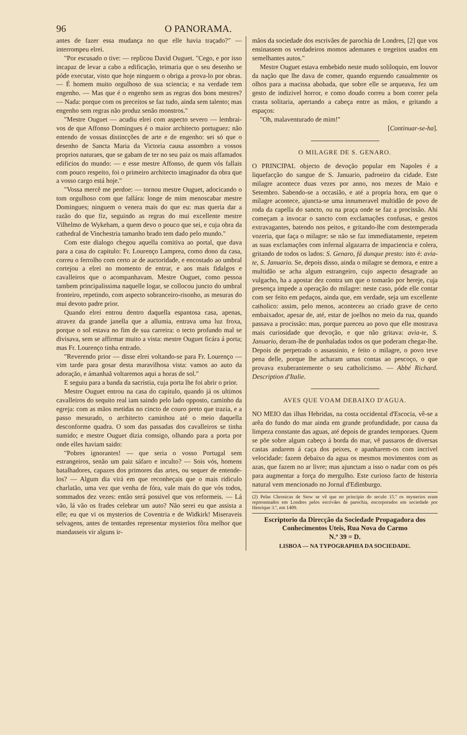96 O PANORAMA.
antes de fazer essa mudança no que elle havia traçado?" — interrompeu elrei.
"Por escusado o tive: — replicou David Ouguet. "Cego, e por isso incapaz de levar a cabo a edificação, teimaria que o seu desenho se póde executar, visto que hoje ninguem o obriga a prova-lo por obras. — É homem muito orgulhoso de sua sciencia; e na verdade tem engenho. — Mas que é o engenho sem as regras dos bons mestres? — Nada: porque com os preceitos se faz tudo, ainda sem talento; mas engenho sem regras não produz senão monstros."
"Mestre Ouguet — acudiu elrei com aspecto severo — lembrai-vos de que Affonso Domingues é o maior architecto portuguez: não entendo de vossas distincções de arte e de engenho: sei só que o desenho de Sancta Maria da Victoria causa assombro a vossos proprios naturaes, que se gabam de ter no seu paiz os mais affamados edificios do mundo: — e esse mestre Affonso, de quem vós fallais com pouco respeito, foi o primeiro architecto imaginador da obra que a vosso cargo está hoje."
"Vossa mercê me perdoe: — tornou mestre Ouguet, adocicando o tom orgulhoso com que fallára: longe de mim menoscabar mestre Domingues; ninguem o venera mais do que eu: mas queria dar a razão do que fiz, seguindo as regras do mui excellente mestre Vilhelmo de Wykeham, a quem devo o pouco que sei, e cuja obra da cathedral de Vinchestria tamanho brado tem dado pelo mundo."
Com este dialogo chegou aquella comitiva ao portal, que dava para a casa do capitulo: Fr. Lourenço Lamprea, como dono da casa, correu o ferrolho com certo ar de auctoridade, e encostado ao umbral cortejou a elrei no momento de entrar, e aos mais fidalgos e cavalleiros que o acompanhavam. Mestre Ouguet, como pessoa tambem principalissima naquelle logar, se collocou juncto do umbral fronteiro, repetindo, com aspecto sobranceiro-risonho, as mesuras do mui devoto padre prior.
Quando elrei entrou dentro daquella espantosa casa, apenas, atravez da grande janella que a allumia, entrava uma luz froxa, porque o sol estava no fim de sua carreira: o tecto profundo mal se divisava, sem se affirmar muito a vista: mestre Ouguet ficára á porta; mas Fr. Lourenço tinha entrado.
"Reverendo prior — disse elrei voltando-se para Fr. Lourenço — vim tarde para gosar desta maravilhosa vista: vamos ao auto da adoração, e ámanhaã voltaremos aqui a horas de sol."
E seguiu para a banda da sacristia, cuja porta lhe foi abrir o prior.
Mestre Ouguet entrou na casa do capitulo, quando já os ultimos cavalleiros do sequito real iam saindo pelo lado opposto, caminho da egreja: com as mãos metidas no cincto de couro preto que trazia, e a passo mesurado, o architecto caminhou até o meio daquella desconforme quadra. O som das passadas dos cavalleiros se tinha sumido; e mestre Ouguet dizia comsigo, olhando para a porta por onde elles haviam saido:
"Pobres ignorantes! — que seria o vosso Portugal sem estrangeiros, senão um paiz sáfaro e inculto? — Sois vós, homens batalhadores, capazes dos primores das artes, ou sequer de entende-los? — Algum dia virá em que reconheçais que o mais ridiculo charlatão, uma vez que venha de fóra, vale mais do que vós todos, sommados dez vezes: então será possivel que vos reformeis. — Lá vão, lá vão os frades celebrar um auto? Não serei eu que assista a elle; eu que vi os mysterios de Coventria e de Widkirk! Miseraveis selvagens, antes de tentardes representar mysterios fôra melhor que mandasseis vir alguns ir-
mãos da sociedade dos escrivães de parochia de Londres, [2] que vos ensinassem os verdadeiros momos ademanes e tregeitos usados em semelhantes autos."
Mestre Ouguet estava embebido neste mudo soliloquio, em louvor da nação que lhe dava de comer, quando erguendo casualmente os olhos para a macissa abobada, que sobre elle se arqueava, fez um gesto de indizivel horror, e como doudo correu a bom correr pela crasta solitaria, apertando a cabeça entre as mãos, e gritando a espaços:
"Oh, malaventurado de mim!"
[Continuar-se-ha].
O MILAGRE DE S. GENARO.
O PRINCIPAL objecto de devoção popular em Napoles é a liquefacção do sangue de S. Januario, padroeiro da cidade. Este milagre acontece duas vezes por anno, nos mezes de Maio e Setembro. Sabendo-se a occasião, e até a propria hora, em que o milagre acontece, ajuncta-se uma innumeravel multidão de povo de roda da capella do sancto, ou na praça onde se faz a procissão. Ahi começam a invocar o sancto com exclamações confusas, e gestos extravagantes, batendo nos peitos, e gritando-lhe com destemperada vozeria, que faça o milagre: se não se faz immediatamente, repetem as suas exclamações com infernal algazarra de impaciencia e colera, gritando de todos os lados: S. Genaro, fá dunque presto: isto é: avia-te, S. Januario. Se, depois disso, ainda o milagre se demora, e entre a multidão se acha algum estrangeiro, cujo aspecto desagrade ao vulgacho, ha a apostar dez contra um que o tomarão por hereje, cuja presença impede a operação do milagre: neste caso, póde elle contar com ser feito em pedaços, ainda que, em verdade, seja um excellente catholico: assim, pelo menos, aconteceu ao criado grave de certo embaixador, apesar de, até, estar de joelhos no meio da rua, quando passava a procissão: mas, porque pareceu ao povo que elle mostrava mais curiosidade que devoção, e que não gritava: avia-te, S. Januario, deram-lhe de punhaladas todos os que poderam chegar-lhe. Depois de perpetrado o assassinio, e feito o milagre, o povo teve pena delle, porque lhe acharam umas contas ao pescoço, o que provava exuberantemente o seu catholicismo. — Abbé Richard. Description d'Italie.
AVES QUE VOAM DEBAIXO D'AGUA.
NO MEIO das ilhas Hebridas, na costa occidental d'Escocia, vê-se a arêa do fundo do mar ainda em grande profundidade, por causa da limpeza constante das aguas, até depois de grandes temporaes. Quem se põe sobre algum cabeço á borda do mar, vê passaros de diversas castas andarem á caça dos peixes, e apanharem-os com incrivel velocidade: fazem debaixo da agua os mesmos movimentos com as azas, que fazem no ar livre; mas ajunctam a isso o nadar com os pés para augmentar a força do mergulho. Este curioso facto de historia natural vem mencionado no Jornal d'Edimburgo.
(2) Pelas Chronicas de Stow se vê que no principio do seculo 15.º os mysterios eram representados em Londres pelos escrivães de parochia, encorporados em sociedade por Henrique 3.º, em 1409.
Escriptorio da Direcção da Sociedade Propagadora dos Conhecimentos Uteis, Rua Nova do Carmo
N.º 39 = D.
LISBOA — NA TYPOGRAPHIA DA SOCIEDADE.